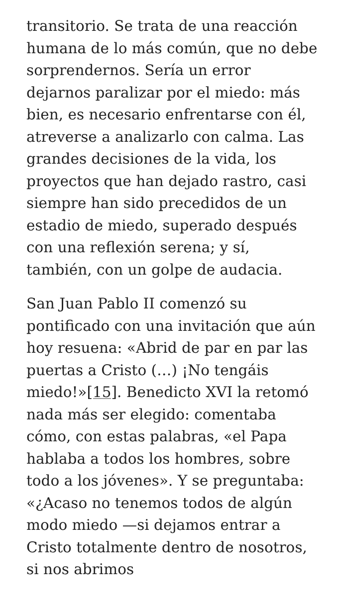transitorio. Se trata de una reacción humana de lo más común, que no debe sorprendernos. Sería un error dejarnos paralizar por el miedo: más bien, es necesario enfrentarse con él, atreverse a analizarlo con calma. Las grandes decisiones de la vida, los proyectos que han dejado rastro, casi siempre han sido precedidos de un estadio de miedo, superado después con una reflexión serena; y sí, también, con un golpe de audacia.
San Juan Pablo II comenzó su pontificado con una invitación que aún hoy resuena: «Abrid de par en par las puertas a Cristo (…) ¡No tengáis miedo!»[15]. Benedicto XVI la retomó nada más ser elegido: comentaba cómo, con estas palabras, «el Papa hablaba a todos los hombres, sobre todo a los jóvenes». Y se preguntaba: «¿Acaso no tenemos todos de algún modo miedo —si dejamos entrar a Cristo totalmente dentro de nosotros, si nos abrimos